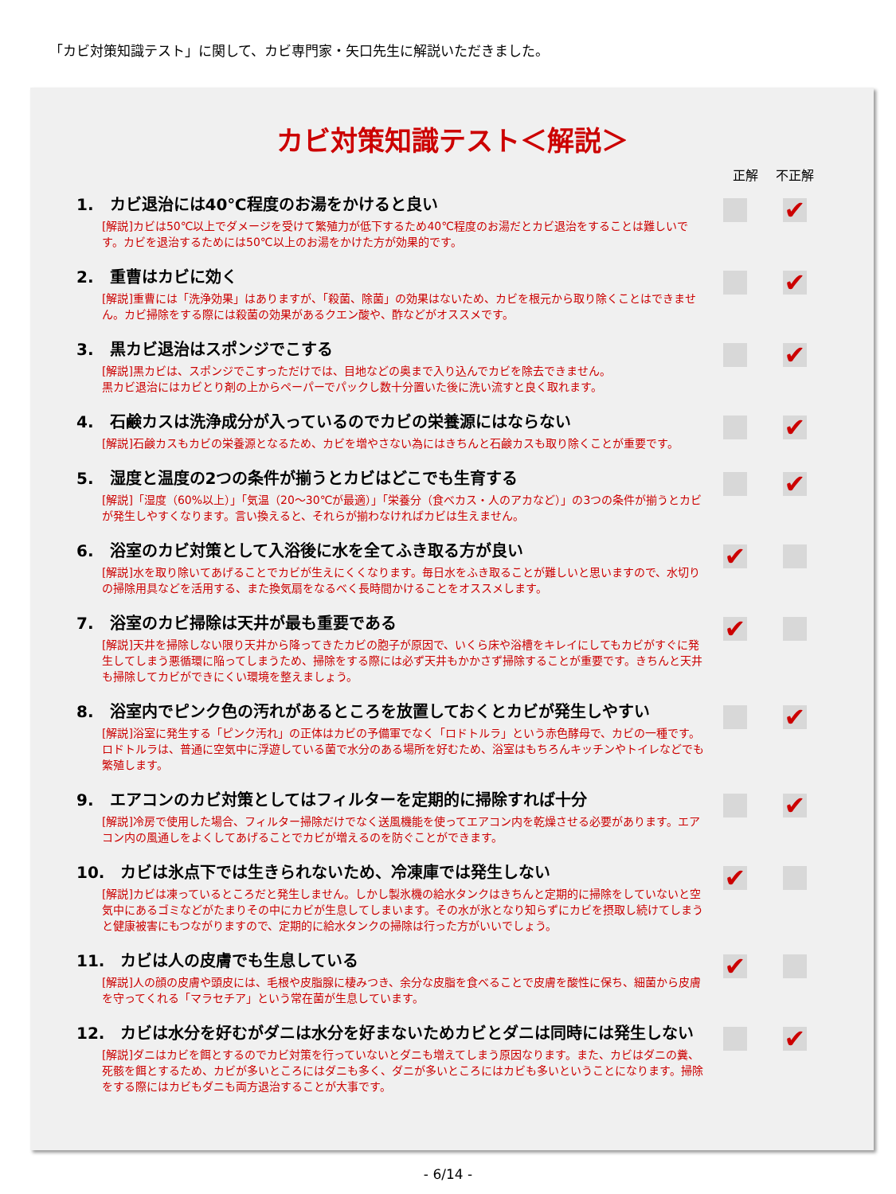「カビ対策知識テスト」に関して、カビ専門家・矢口先生に解説いただきました。
カビ対策知識テスト＜解説＞
正解 不正解
1.　カビ退治には40℃程度のお湯をかけると良い
[解説]カビは50℃以上でダメージを受けて繁殖力が低下するため40℃程度のお湯だとカビ退治をすることは難しいです。カビを退治するためには50℃以上のお湯をかけた方が効果的です。
✔
2.　重曹はカビに効く
[解説]重曹には「洗浄効果」はありますが、「殺菌、除菌」の効果はないため、カビを根元から取り除くことはできません。カビ掃除をする際には殺菌の効果があるクエン酸や、酢などがオススメです。
✔
3.　黒カビ退治はスポンジでこする
[解説]黒カビは、スポンジでこすっただけでは、目地などの奥まで入り込んでカビを除去できません。
黒カビ退治にはカビとり剤の上からペーパーでパックし数十分置いた後に洗い流すと良く取れます。
✔
4.　石鹸カスは洗浄成分が入っているのでカビの栄養源にはならない
[解説]石鹸カスもカビの栄養源となるため、カビを増やさない為にはきちんと石鹸カスも取り除くことが重要です。
✔
5.　湿度と温度の2つの条件が揃うとカビはどこでも生育する
[解説]「湿度（60%以上）」「気温（20～30℃が最適）」「栄養分（食べカス・人のアカなど）」の3つの条件が揃うとカビが発生しやすくなります。言い換えると、それらが揃わなければカビは生えません。
✔
6.　浴室のカビ対策として入浴後に水を全てふき取る方が良い
[解説]水を取り除いてあげることでカビが生えにくくなります。毎日水をふき取ることが難しいと思いますので、水切りの掃除用具などを活用する、また換気扇をなるべく長時間かけることをオススメします。
✔
7.　浴室のカビ掃除は天井が最も重要である
[解説]天井を掃除しない限り天井から降ってきたカビの胞子が原因で、いくら床や浴槽をキレイにしてもカビがすぐに発生してしまう悪循環に陥ってしまうため、掃除をする際には必ず天井もかかさず掃除することが重要です。きちんと天井も掃除してカビができにくい環境を整えましょう。
✔
8.　浴室内でピンク色の汚れがあるところを放置しておくとカビが発生しやすい
[解説]浴室に発生する「ピンク汚れ」の正体はカビの予備軍でなく「ロドトルラ」という赤色酵母で、カビの一種です。ロドトルラは、普通に空気中に浮遊している菌で水分のある場所を好むため、浴室はもちろんキッチンやトイレなどでも繁殖します。
✔
9.　エアコンのカビ対策としてはフィルターを定期的に掃除すれば十分
[解説]冷房で使用した場合、フィルター掃除だけでなく送風機能を使ってエアコン内を乾燥させる必要があります。エアコン内の風通しをよくしてあげることでカビが増えるのを防ぐことができます。
✔
10.　カビは氷点下では生きられないため、冷凍庫では発生しない
[解説]カビは凍っているところだと発生しません。しかし製氷機の給水タンクはきちんと定期的に掃除をしていないと空気中にあるゴミなどがたまりその中にカビが生息してしまいます。その水が氷となり知らずにカビを摂取し続けてしまうと健康被害にもつながりますので、定期的に給水タンクの掃除は行った方がいいでしょう。
✔
11.　カビは人の皮膚でも生息している
[解説]人の顔の皮膚や頭皮には、毛根や皮脂腺に棲みつき、余分な皮脂を食べることで皮膚を酸性に保ち、細菌から皮膚を守ってくれる「マラセチア」という常在菌が生息しています。
✔
12.　カビは水分を好むがダニは水分を好まないためカビとダニは同時には発生しない
[解説]ダニはカビを餌とするのでカビ対策を行っていないとダニも増えてしまう原因なります。また、カビはダニの糞、死骸を餌とするため、カビが多いところにはダニも多く、ダニが多いところにはカビも多いということになります。掃除をする際にはカビもダニも両方退治することが大事です。
✔
- 6/14 -